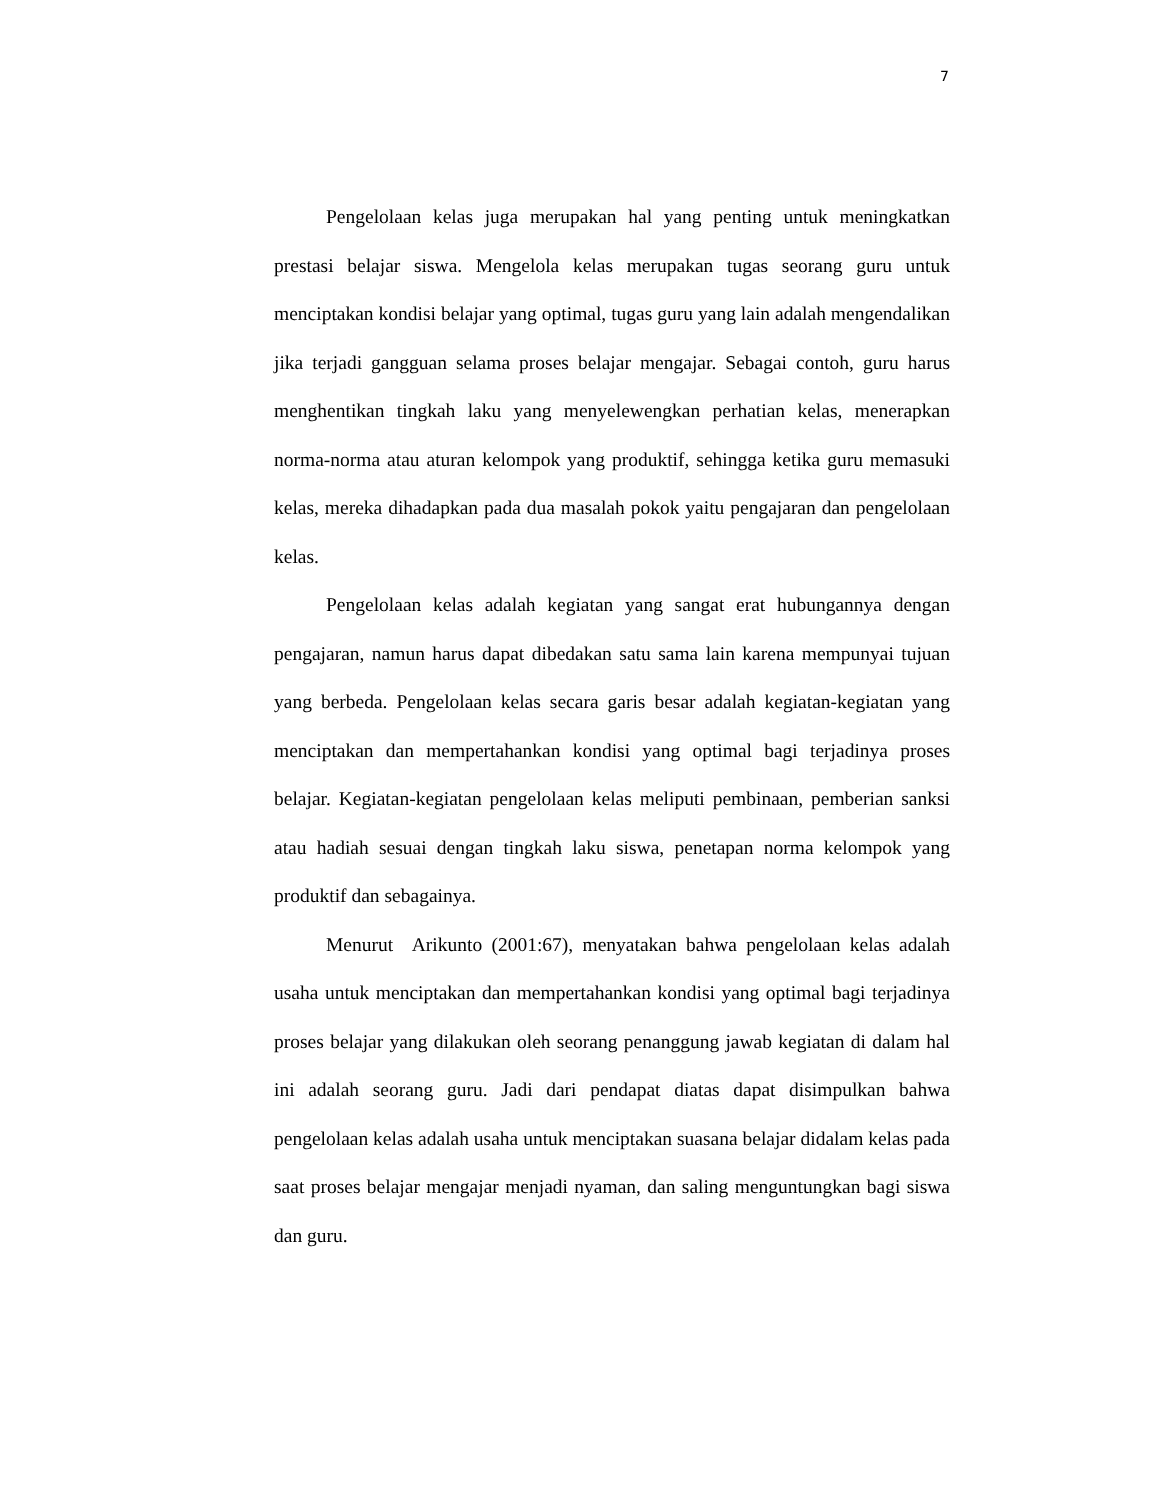7
Pengelolaan kelas juga merupakan hal yang penting untuk meningkatkan prestasi belajar siswa. Mengelola kelas merupakan tugas seorang guru untuk menciptakan kondisi belajar yang optimal, tugas guru yang lain adalah mengendalikan jika terjadi gangguan selama proses belajar mengajar. Sebagai contoh, guru harus menghentikan tingkah laku yang menyelewengkan perhatian kelas, menerapkan norma-norma atau aturan kelompok yang produktif, sehingga ketika guru memasuki kelas, mereka dihadapkan pada dua masalah pokok yaitu pengajaran dan pengelolaan kelas.
Pengelolaan kelas adalah kegiatan yang sangat erat hubungannya dengan pengajaran, namun harus dapat dibedakan satu sama lain karena mempunyai tujuan yang berbeda. Pengelolaan kelas secara garis besar adalah kegiatan-kegiatan yang menciptakan dan mempertahankan kondisi yang optimal bagi terjadinya proses belajar. Kegiatan-kegiatan pengelolaan kelas meliputi pembinaan, pemberian sanksi atau hadiah sesuai dengan tingkah laku siswa, penetapan norma kelompok yang produktif dan sebagainya.
Menurut Arikunto (2001:67), menyatakan bahwa pengelolaan kelas adalah usaha untuk menciptakan dan mempertahankan kondisi yang optimal bagi terjadinya proses belajar yang dilakukan oleh seorang penanggung jawab kegiatan di dalam hal ini adalah seorang guru. Jadi dari pendapat diatas dapat disimpulkan bahwa pengelolaan kelas adalah usaha untuk menciptakan suasana belajar didalam kelas pada saat proses belajar mengajar menjadi nyaman, dan saling menguntungkan bagi siswa dan guru.